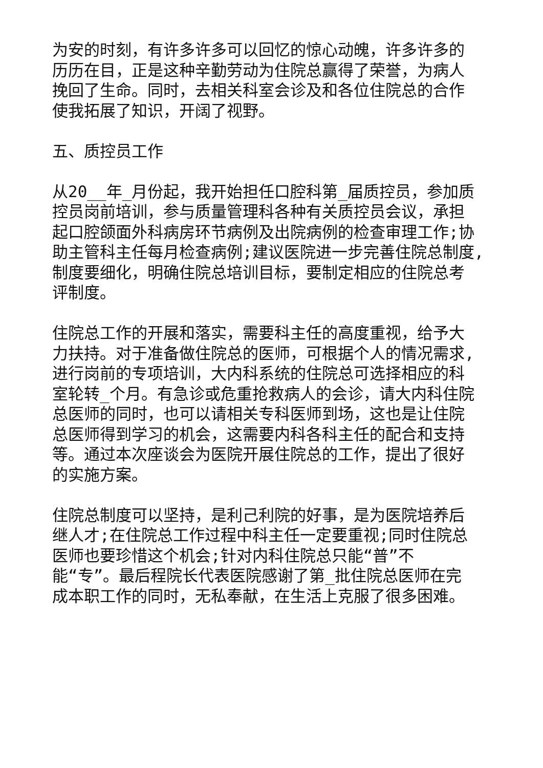为安的时刻，有许多许多可以回忆的惊心动魄，许多许多的
历历在目，正是这种辛勤劳动为住院总赢得了荣誉，为病人
挽回了生命。同时，去相关科室会诊及和各位住院总的合作
使我拓展了知识，开阔了视野。
五、质控员工作
从20__年_月份起，我开始担任口腔科第_届质控员，参加质
控员岗前培训，参与质量管理科各种有关质控员会议，承担
起口腔颌面外科病房环节病例及出院病例的检查审理工作;协
助主管科主任每月检查病例;建议医院进一步完善住院总制度,
制度要细化，明确住院总培训目标，要制定相应的住院总考
评制度。
住院总工作的开展和落实，需要科主任的高度重视，给予大
力扶持。对于准备做住院总的医师，可根据个人的情况需求,
进行岗前的专项培训，大内科系统的住院总可选择相应的科
室轮转_个月。有急诊或危重抢救病人的会诊，请大内科住院
总医师的同时，也可以请相关专科医师到场，这也是让住院
总医师得到学习的机会，这需要内科各科主任的配合和支持
等。通过本次座谈会为医院开展住院总的工作，提出了很好
的实施方案。
住院总制度可以坚持，是利己利院的好事，是为医院培养后
继人才;在住院总工作过程中科主任一定要重视;同时住院总
医师也要珍惜这个机会;针对内科住院总只能“普”不
能“专”。最后程院长代表医院感谢了第_批住院总医师在完
成本职工作的同时，无私奉献，在生活上克服了很多困难。